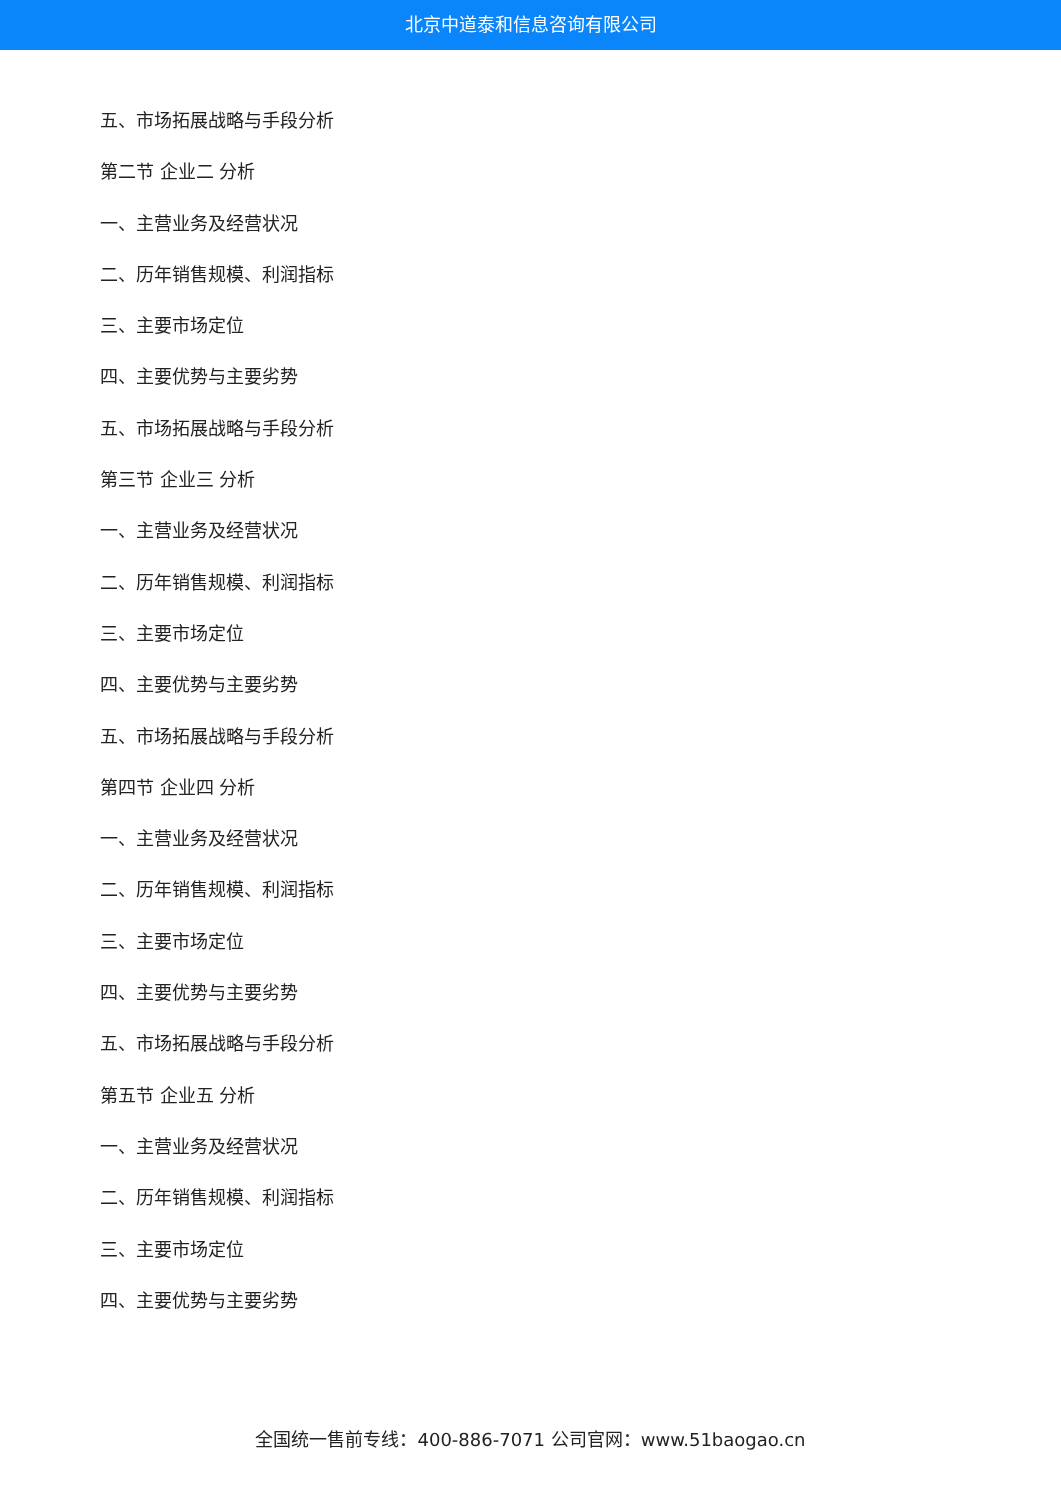北京中道泰和信息咨询有限公司
五、市场拓展战略与手段分析
第二节 企业二 分析
一、主营业务及经营状况
二、历年销售规模、利润指标
三、主要市场定位
四、主要优势与主要劣势
五、市场拓展战略与手段分析
第三节 企业三 分析
一、主营业务及经营状况
二、历年销售规模、利润指标
三、主要市场定位
四、主要优势与主要劣势
五、市场拓展战略与手段分析
第四节 企业四 分析
一、主营业务及经营状况
二、历年销售规模、利润指标
三、主要市场定位
四、主要优势与主要劣势
五、市场拓展战略与手段分析
第五节 企业五 分析
一、主营业务及经营状况
二、历年销售规模、利润指标
三、主要市场定位
四、主要优势与主要劣势
全国统一售前专线：400-886-7071 公司官网：www.51baogao.cn